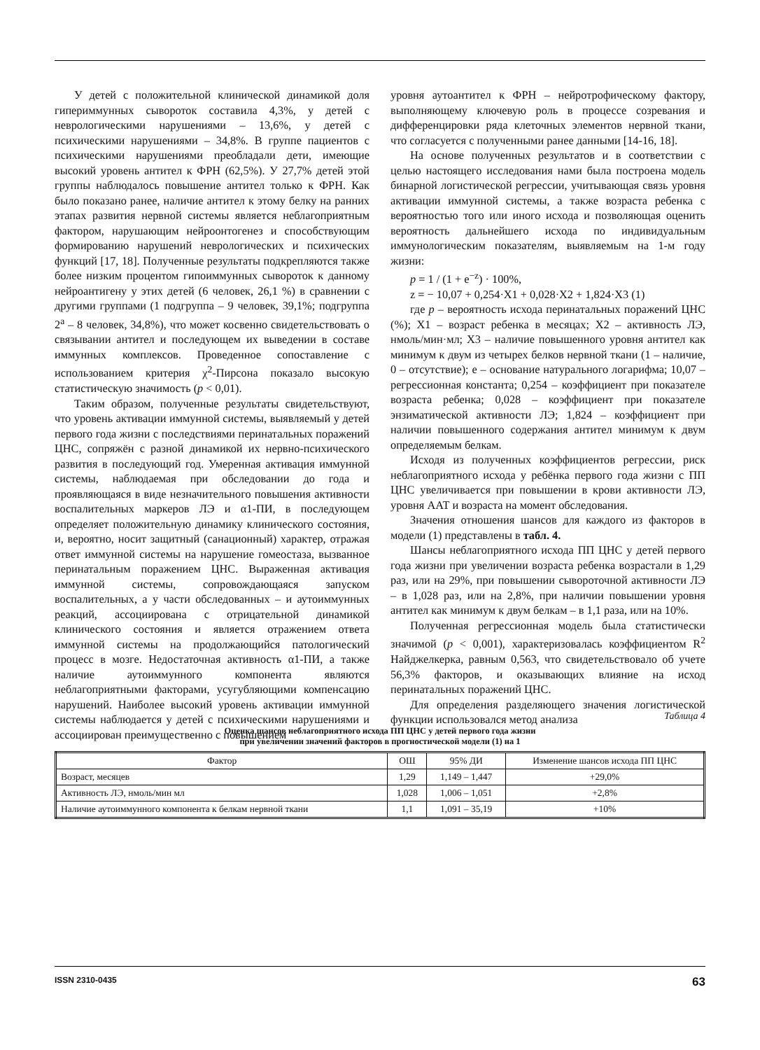У детей с положительной клинической динамикой доля гипериммунных сывороток составила 4,3%, у детей с неврологическими нарушениями – 13,6%, у детей с психическими нарушениями – 34,8%. В группе пациентов с психическими нарушениями преобладали дети, имеющие высокий уровень антител к ФРН (62,5%). У 27,7% детей этой группы наблюдалось повышение антител только к ФРН. Как было показано ранее, наличие антител к этому белку на ранних этапах развития нервной системы является неблагоприятным фактором, нарушающим нейроонтогенез и способствующим формированию нарушений неврологических и психических функций [17, 18]. Полученные результаты подкрепляются также более низким процентом гипоиммунных сывороток к данному нейроантигену у этих детей (6 человек, 26,1 %) в сравнении с другими группами (1 подгруппа – 9 человек, 39,1%; подгруппа 2<sup>а</sup> – 8 человек, 34,8%), что может косвенно свидетельствовать о связывании антител и последующем их выведении в составе иммунных комплексов. Проведенное сопоставление с использованием критерия χ<sup>2</sup>-Пирсона показало высокую статистическую значимость (p < 0,01).
Таким образом, полученные результаты свидетельствуют, что уровень активации иммунной системы, выявляемый у детей первого года жизни с последствиями перинатальных поражений ЦНС, сопряжён с разной динамикой их нервно-психического развития в последующий год. Умеренная активация иммунной системы, наблюдаемая при обследовании до года и проявляющаяся в виде незначительного повышения активности воспалительных маркеров ЛЭ и α1-ПИ, в последующем определяет положительную динамику клинического состояния, и, вероятно, носит защитный (санационный) характер, отражая ответ иммунной системы на нарушение гомеостаза, вызванное перинатальным поражением ЦНС. Выраженная активация иммунной системы, сопровождающаяся запуском воспалительных, а у части обследованных – и аутоиммунных реакций, ассоциирована с отрицательной динамикой клинического состояния и является отражением ответа иммунной системы на продолжающийся патологический процесс в мозге. Недостаточная активность α1-ПИ, а также наличие аутоиммунного компонента являются неблагоприятными факторами, усугубляющими компенсацию нарушений. Наиболее высокий уровень активации иммунной системы наблюдается у детей с психическими нарушениями и ассоциирован преимущественно с повышением
уровня аутоантител к ФРН – нейротрофическому фактору, выполняющему ключевую роль в процессе созревания и дифференцировки ряда клеточных элементов нервной ткани, что согласуется с полученными ранее данными [14-16, 18].
На основе полученных результатов и в соответствии с целью настоящего исследования нами была построена модель бинарной логистической регрессии, учитывающая связь уровня активации иммунной системы, а также возраста ребенка с вероятностью того или иного исхода и позволяющая оценить вероятность дальнейшего исхода по индивидуальным иммунологическим показателям, выявляемым на 1-м году жизни:
p = 1 / (1 + e<sup>−z</sup>) · 100%,
z = − 10,07 + 0,254·X1 + 0,028·X2 + 1,824·X3 (1)
где p – вероятность исхода перинатальных поражений ЦНС (%); X1 – возраст ребенка в месяцах; X2 – активность ЛЭ, нмоль/мин·мл; X3 – наличие повышенного уровня антител как минимум к двум из четырех белков нервной ткани (1 – наличие, 0 – отсутствие); e – основание натурального логарифма; 10,07 – регрессионная константа; 0,254 – коэффициент при показателе возраста ребенка; 0,028 – коэффициент при показателе энзиматической активности ЛЭ; 1,824 – коэффициент при наличии повышенного содержания антител минимум к двум определяемым белкам.
Исходя из полученных коэффициентов регрессии, риск неблагоприятного исхода у ребёнка первого года жизни с ПП ЦНС увеличивается при повышении в крови активности ЛЭ, уровня ААТ и возраста на момент обследования.
Значения отношения шансов для каждого из факторов в модели (1) представлены в табл. 4.
Шансы неблагоприятного исхода ПП ЦНС у детей первого года жизни при увеличении возраста ребенка возрастали в 1,29 раз, или на 29%, при повышении сывороточной активности ЛЭ – в 1,028 раз, или на 2,8%, при наличии повышении уровня антител как минимум к двум белкам – в 1,1 раза, или на 10%.
Полученная регрессионная модель была статистически значимой (p < 0,001), характеризовалась коэффициентом R<sup>2</sup> Найджелкерка, равным 0,563, что свидетельствовало об учете 56,3% факторов, и оказывающих влияние на исход перинатальных поражений ЦНС.
Для определения разделяющего значения логистической функции использовался метод анализа
Таблица 4
Оценка шансов неблагоприятного исхода ПП ЦНС у детей первого года жизни
при увеличении значений факторов в прогностической модели (1) на 1
| Фактор | ОШ | 95% ДИ | Изменение шансов исхода ПП ЦНС |
| --- | --- | --- | --- |
| Возраст, месяцев | 1,29 | 1,149 – 1,447 | +29,0% |
| Активность ЛЭ, нмоль/мин мл | 1,028 | 1,006 – 1,051 | +2,8% |
| Наличие аутоиммунного компонента к белкам нервной ткани | 1,1 | 1,091 – 35,19 | +10% |
ISSN 2310-0435 63